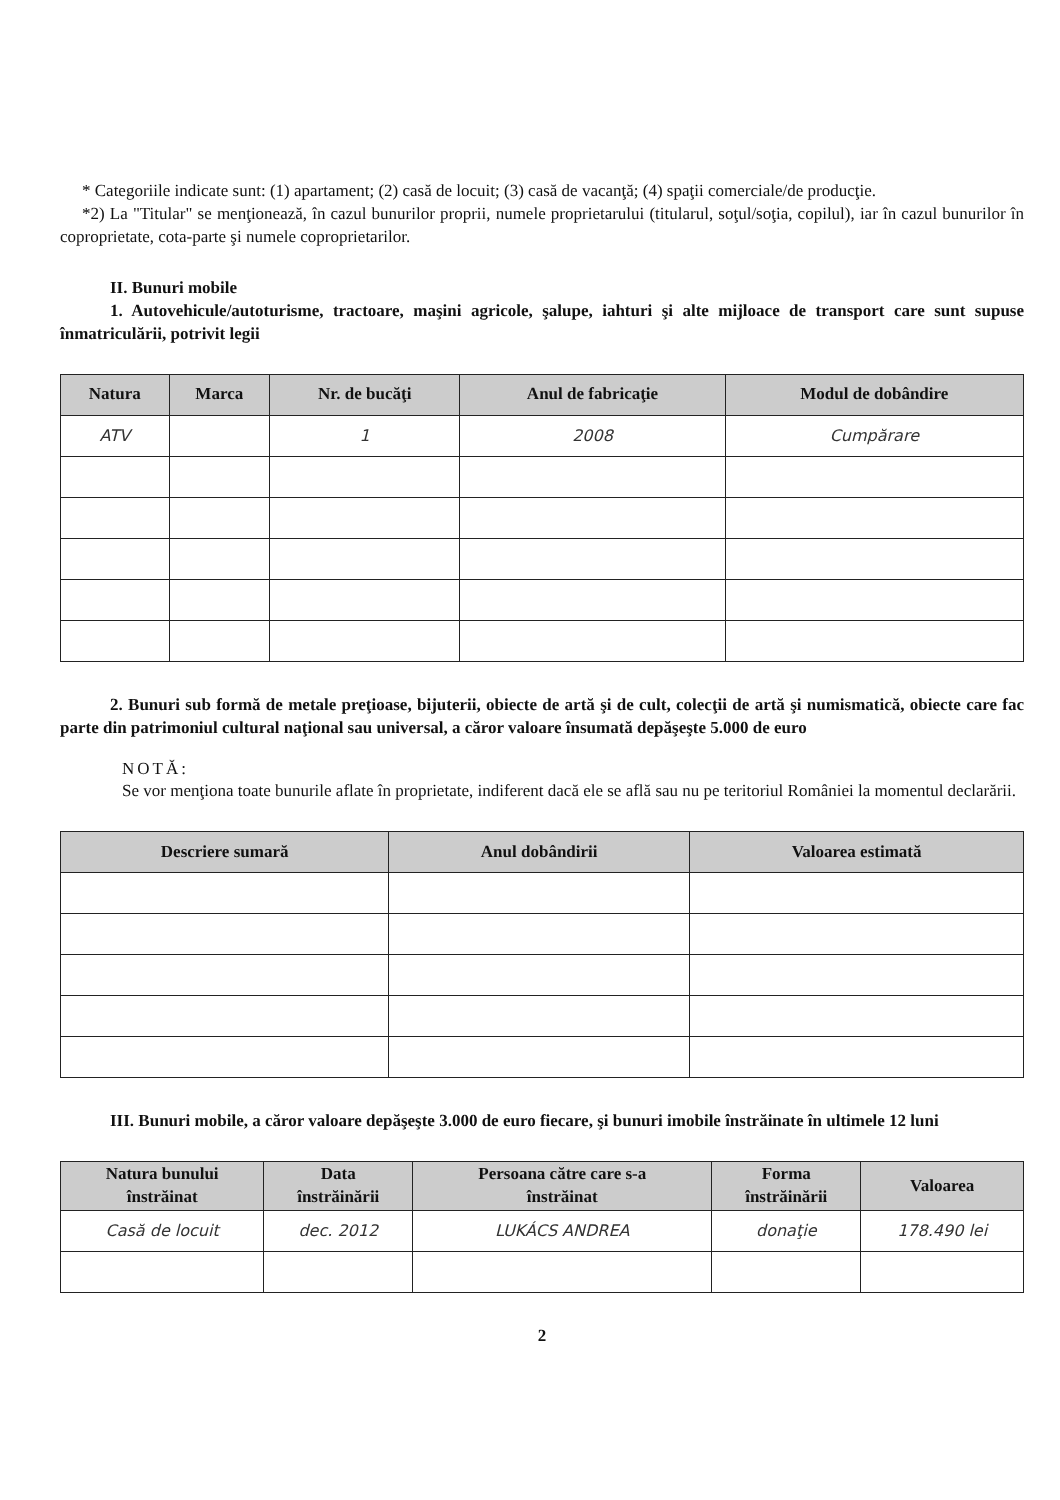* Categoriile indicate sunt: (1) apartament; (2) casă de locuit; (3) casă de vacanţă; (4) spaţii comerciale/de producţie.
*2) La "Titular" se menţionează, în cazul bunurilor proprii, numele proprietarului (titularul, soţul/soţia, copilul), iar în cazul bunurilor în coproprietate, cota-parte şi numele coproprietarilor.
II. Bunuri mobile
1. Autovehicule/autoturisme, tractoare, maşini agricole, şalupe, iahturi şi alte mijloace de transport care sunt supuse înmatriculării, potrivit legii
| Natura | Marca | Nr. de bucăţi | Anul de fabricaţie | Modul de dobândire |
| --- | --- | --- | --- | --- |
| ATV | | 1 | 2008 | Cumpărare |
2. Bunuri sub formă de metale preţioase, bijuterii, obiecte de artă şi de cult, colecţii de artă şi numismatică, obiecte care fac parte din patrimoniul cultural naţional sau universal, a căror valoare însumată depăşeşte 5.000 de euro
NOTĂ:
Se vor menţiona toate bunurile aflate în proprietate, indiferent dacă ele se află sau nu pe teritoriul României la momentul declarării.
| Descriere sumară | Anul dobândirii | Valoarea estimată |
| --- | --- | --- |
III. Bunuri mobile, a căror valoare depăşeşte 3.000 de euro fiecare, şi bunuri imobile înstrăinate în ultimele 12 luni
| Natura bunului înstrăinat | Data înstrăinării | Persoana către care s-a înstrăinat | Forma înstrăinării | Valoarea |
| --- | --- | --- | --- | --- |
| Casă de locuit | dec. 2012 | LUKÁCS ANDREA | donaţie | 178.490 lei |
2